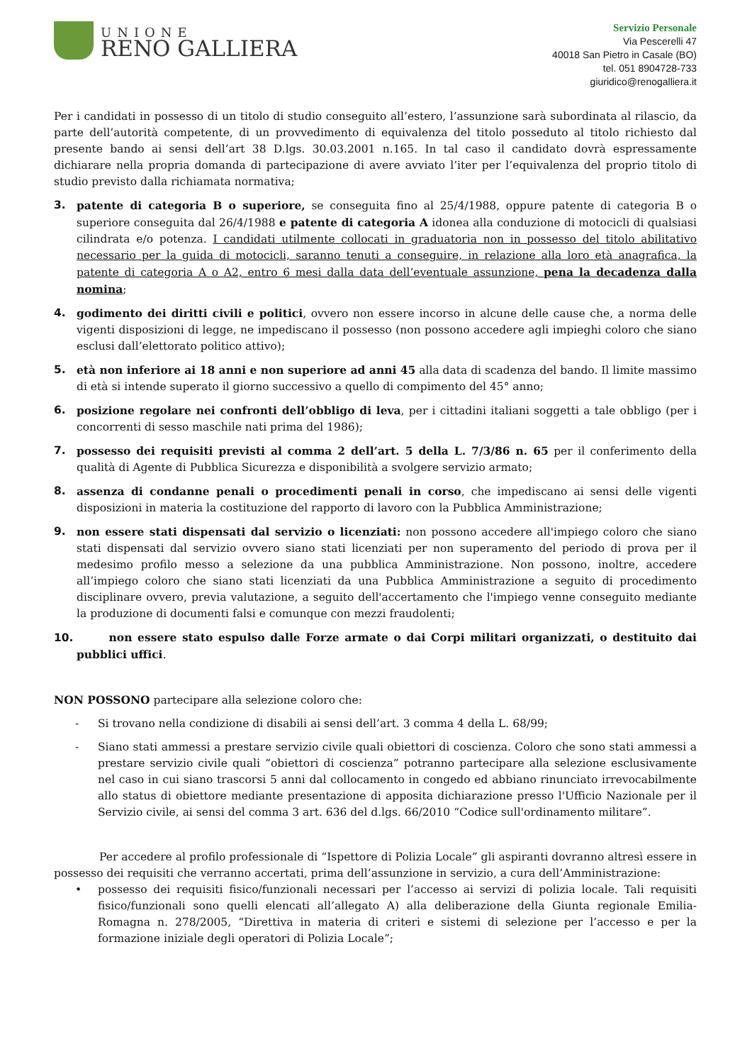UNIONE
RENO GALLIERA
Servizio Personale
Via Pescerelli 47
40018 San Pietro in Casale (BO)
tel. 051 8904728-733
giuridico@renogalliera.it
Per i candidati in possesso di un titolo di studio conseguito all’estero, l’assunzione sarà subordinata al rilascio, da parte dell’autorità competente, di un provvedimento di equivalenza del titolo posseduto al titolo richiesto dal presente bando ai sensi dell’art 38 D.lgs. 30.03.2001 n.165. In tal caso il candidato dovrà espressamente dichiarare nella propria domanda di partecipazione di avere avviato l’iter per l’equivalenza del proprio titolo di studio previsto dalla richiamata normativa;
3. patente di categoria B o superiore, se conseguita fino al 25/4/1988, oppure patente di categoria B o superiore conseguita dal 26/4/1988 e patente di categoria A idonea alla conduzione di motocicli di qualsiasi cilindrata e/o potenza. I candidati utilmente collocati in graduatoria non in possesso del titolo abilitativo necessario per la guida di motocicli, saranno tenuti a conseguire, in relazione alla loro età anagrafica, la patente di categoria A o A2, entro 6 mesi dalla data dell’eventuale assunzione, pena la decadenza dalla nomina;
4. godimento dei diritti civili e politici, ovvero non essere incorso in alcune delle cause che, a norma delle vigenti disposizioni di legge, ne impediscano il possesso (non possono accedere agli impieghi coloro che siano esclusi dall’elettorato politico attivo);
5. età non inferiore ai 18 anni e non superiore ad anni 45 alla data di scadenza del bando. Il limite massimo di età si intende superato il giorno successivo a quello di compimento del 45° anno;
6. posizione regolare nei confronti dell’obbligo di leva, per i cittadini italiani soggetti a tale obbligo (per i concorrenti di sesso maschile nati prima del 1986);
7. possesso dei requisiti previsti al comma 2 dell’art. 5 della L. 7/3/86 n. 65 per il conferimento della qualità di Agente di Pubblica Sicurezza e disponibilità a svolgere servizio armato;
8. assenza di condanne penali o procedimenti penali in corso, che impediscano ai sensi delle vigenti disposizioni in materia la costituzione del rapporto di lavoro con la Pubblica Amministrazione;
9. non essere stati dispensati dal servizio o licenziati: non possono accedere all'impiego coloro che siano stati dispensati dal servizio ovvero siano stati licenziati per non superamento del periodo di prova per il medesimo profilo messo a selezione da una pubblica Amministrazione. Non possono, inoltre, accedere all’impiego coloro che siano stati licenziati da una Pubblica Amministrazione a seguito di procedimento disciplinare ovvero, previa valutazione, a seguito dell'accertamento che l'impiego venne conseguito mediante la produzione di documenti falsi e comunque con mezzi fraudolenti;
10. non essere stato espulso dalle Forze armate o dai Corpi militari organizzati, o destituito dai pubblici uffici.
NON POSSONO partecipare alla selezione coloro che:
- Si trovano nella condizione di disabili ai sensi dell’art. 3 comma 4 della L. 68/99;
- Siano stati ammessi a prestare servizio civile quali obiettori di coscienza. Coloro che sono stati ammessi a prestare servizio civile quali “obiettori di coscienza” potranno partecipare alla selezione esclusivamente nel caso in cui siano trascorsi 5 anni dal collocamento in congedo ed abbiano rinunciato irrevocabilmente allo status di obiettore mediante presentazione di apposita dichiarazione presso l'Ufficio Nazionale per il Servizio civile, ai sensi del comma 3 art. 636 del d.lgs. 66/2010 “Codice sull'ordinamento militare”.
Per accedere al profilo professionale di “Ispettore di Polizia Locale” gli aspiranti dovranno altresì essere in possesso dei requisiti che verranno accertati, prima dell’assunzione in servizio, a cura dell’Amministrazione:
• possesso dei requisiti fisico/funzionali necessari per l’accesso ai servizi di polizia locale. Tali requisiti fisico/funzionali sono quelli elencati all’allegato A) alla deliberazione della Giunta regionale Emilia-Romagna n. 278/2005, “Direttiva in materia di criteri e sistemi di selezione per l’accesso e per la formazione iniziale degli operatori di Polizia Locale”;